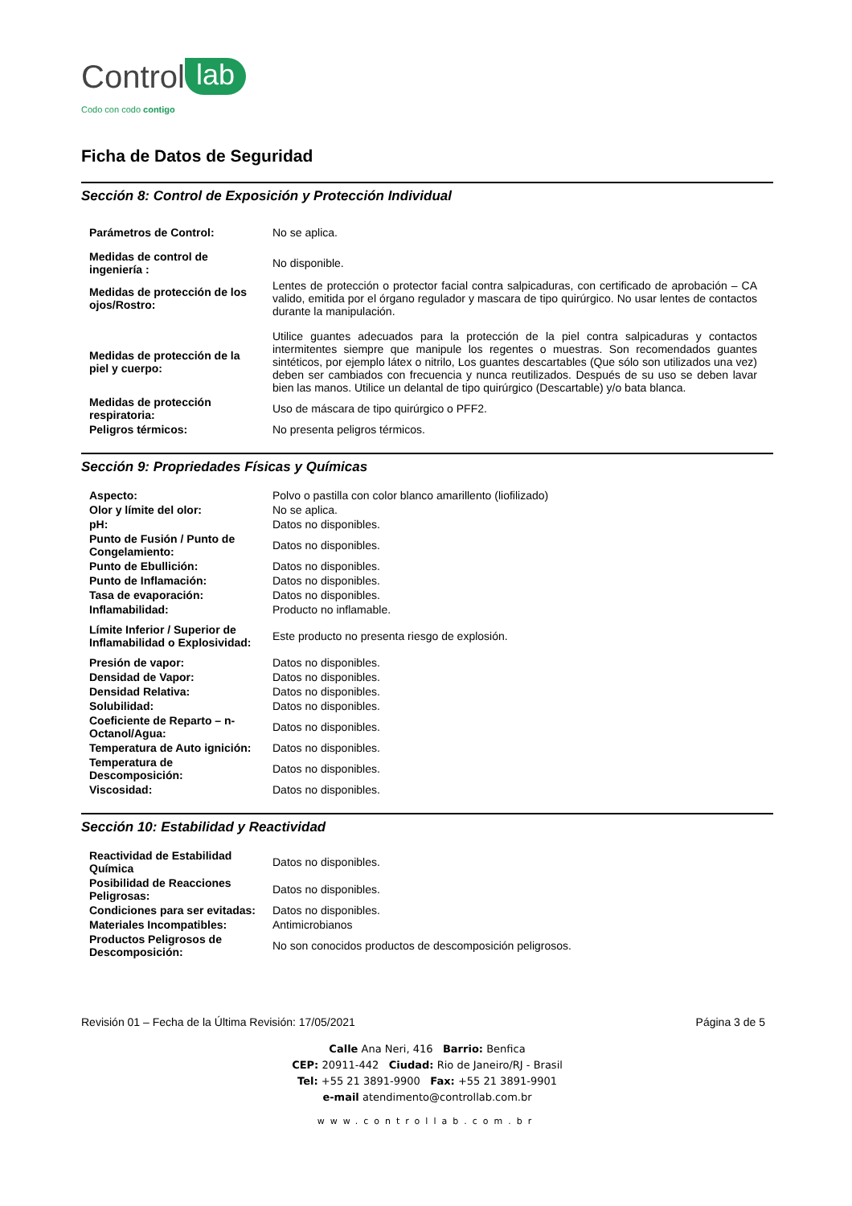Control lab
Codo con codo contigo
Ficha de Datos de Seguridad
Sección 8: Control de Exposición y Protección Individual
| Parámetros de Control: | No se aplica. |
| Medidas de control de ingeniería : | No disponible. |
| Medidas de protección de los ojos/Rostro: | Lentes de protección o protector facial contra salpicaduras, con certificado de aprobación – CA valido, emitida por el órgano regulador y mascara de tipo quirúrgico. No usar lentes de contactos durante la manipulación. |
| Medidas de protección de la piel y cuerpo: | Utilice guantes adecuados para la protección de la piel contra salpicaduras y contactos intermitentes siempre que manipule los regentes o muestras. Son recomendados guantes sintéticos, por ejemplo látex o nitrilo, Los guantes descartables (Que sólo son utilizados una vez) deben ser cambiados con frecuencia y nunca reutilizados. Después de su uso se deben lavar bien las manos. Utilice un delantal de tipo quirúrgico (Descartable) y/o bata blanca. |
| Medidas de protección respiratoria: | Uso de máscara de tipo quirúrgico o PFF2. |
| Peligros térmicos: | No presenta peligros térmicos. |
Sección 9: Propriedades Físicas y Químicas
| Aspecto: | Polvo o pastilla con color blanco amarillento (liofilizado) |
| Olor y límite del olor: | No se aplica. |
| pH: | Datos no disponibles. |
| Punto de Fusión / Punto de Congelamiento: | Datos no disponibles. |
| Punto de Ebullición: | Datos no disponibles. |
| Punto de Inflamación: | Datos no disponibles. |
| Tasa de evaporación: | Datos no disponibles. |
| Inflamabilidad: | Producto no inflamable. |
| Límite Inferior / Superior de Inflamabilidad o Explosividad: | Este producto no presenta riesgo de explosión. |
| Presión de vapor: | Datos no disponibles. |
| Densidad de Vapor: | Datos no disponibles. |
| Densidad Relativa: | Datos no disponibles. |
| Solubilidad: | Datos no disponibles. |
| Coeficiente de Reparto – n-Octanol/Agua: | Datos no disponibles. |
| Temperatura de Auto ignición: | Datos no disponibles. |
| Temperatura de Descomposición: | Datos no disponibles. |
| Viscosidad: | Datos no disponibles. |
Sección 10: Estabilidad y Reactividad
| Reactividad de Estabilidad Química | Datos no disponibles. |
| Posibilidad de Reacciones Peligrosas: | Datos no disponibles. |
| Condiciones para ser evitadas: | Datos no disponibles. |
| Materiales Incompatibles: | Antimicrobianos |
| Productos Peligrosos de Descomposición: | No son conocidos productos de descomposición peligrosos. |
Revisión 01 – Fecha de la Última Revisión: 17/05/2021 Página 3 de 5
Calle Ana Neri, 416 Barrio: Benfica
CEP: 20911-442 Ciudad: Rio de Janeiro/RJ - Brasil
Tel: +55 21 3891-9900 Fax: +55 21 3891-9901
e-mail atendimento@controllab.com.br
www.controllab.com.br